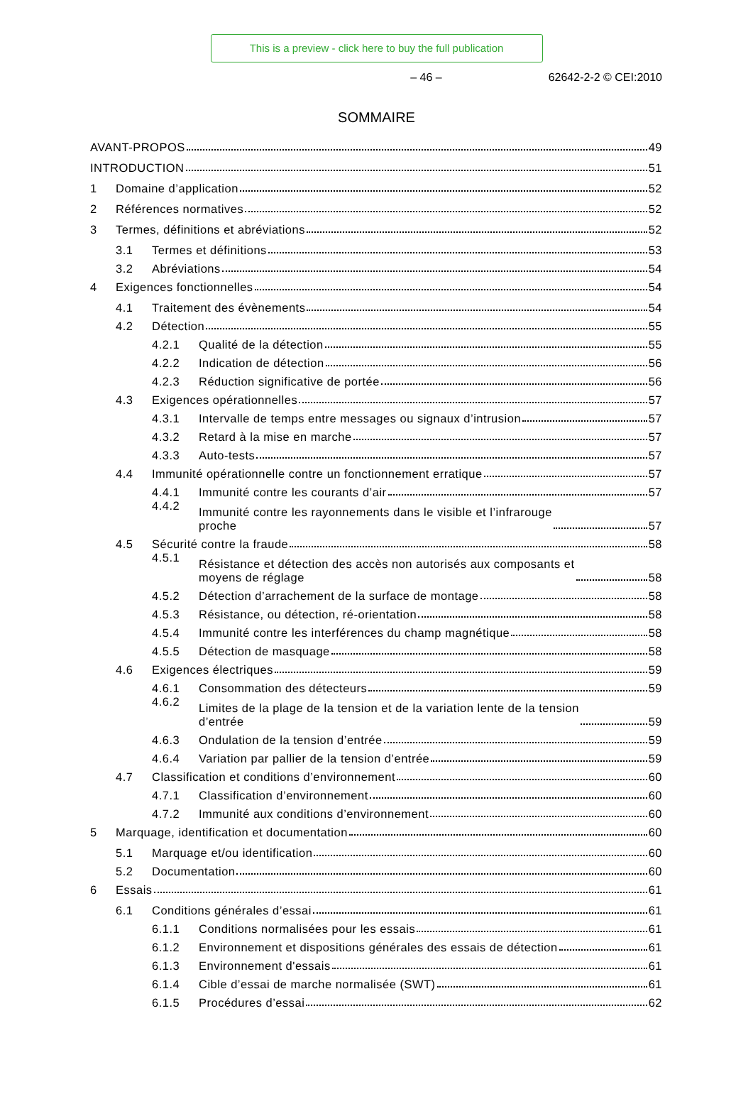This is a preview - click here to buy the full publication
– 46 – 62642-2-2 © CEI:2010
SOMMAIRE
AVANT-PROPOS
49
INTRODUCTION
51
1
Domaine d’application
52
2
Références normatives
52
3
Termes, définitions et abréviations
52
3.1
Termes et définitions
53
3.2
Abréviations
54
4
Exigences fonctionnelles
54
4.1
Traitement des évènements
54
4.2
Détection
55
4.2.1
Qualité de la détection
55
4.2.2
Indication de détection
56
4.2.3
Réduction significative de portée
56
4.3
Exigences opérationnelles
57
4.3.1
Intervalle de temps entre messages ou signaux d’intrusion
57
4.3.2
Retard à la mise en marche
57
4.3.3
Auto-tests
57
4.4
Immunité opérationnelle contre un fonctionnement erratique
57
4.4.1
Immunité contre les courants d’air
57
4.4.2
Immunité contre les rayonnements dans le visible et l’infrarouge
proche
57
4.5
Sécurité contre la fraude
58
4.5.1
Résistance et détection des accès non autorisés aux composants et
moyens de réglage
58
4.5.2
Détection d’arrachement de la surface de montage
58
4.5.3
Résistance, ou détection, ré-orientation
58
4.5.4
Immunité contre les interférences du champ magnétique
58
4.5.5
Détection de masquage
58
4.6
Exigences électriques
59
4.6.1
Consommation des détecteurs
59
4.6.2
Limites de la plage de la tension et de la variation lente de la tension
d’entrée
59
4.6.3
Ondulation de la tension d’entrée
59
4.6.4
Variation par pallier de la tension d’entrée
59
4.7
Classification et conditions d’environnement
60
4.7.1
Classification d’environnement
60
4.7.2
Immunité aux conditions d’environnement
60
5
Marquage, identification et documentation
60
5.1
Marquage et/ou identification
60
5.2
Documentation
60
6
Essais
61
6.1
Conditions générales d’essai
61
6.1.1
Conditions normalisées pour les essais
61
6.1.2
Environnement et dispositions générales des essais de détection
61
6.1.3
Environnement d'essais
61
6.1.4
Cible d’essai de marche normalisée (SWT)
61
6.1.5
Procédures d’essai
62